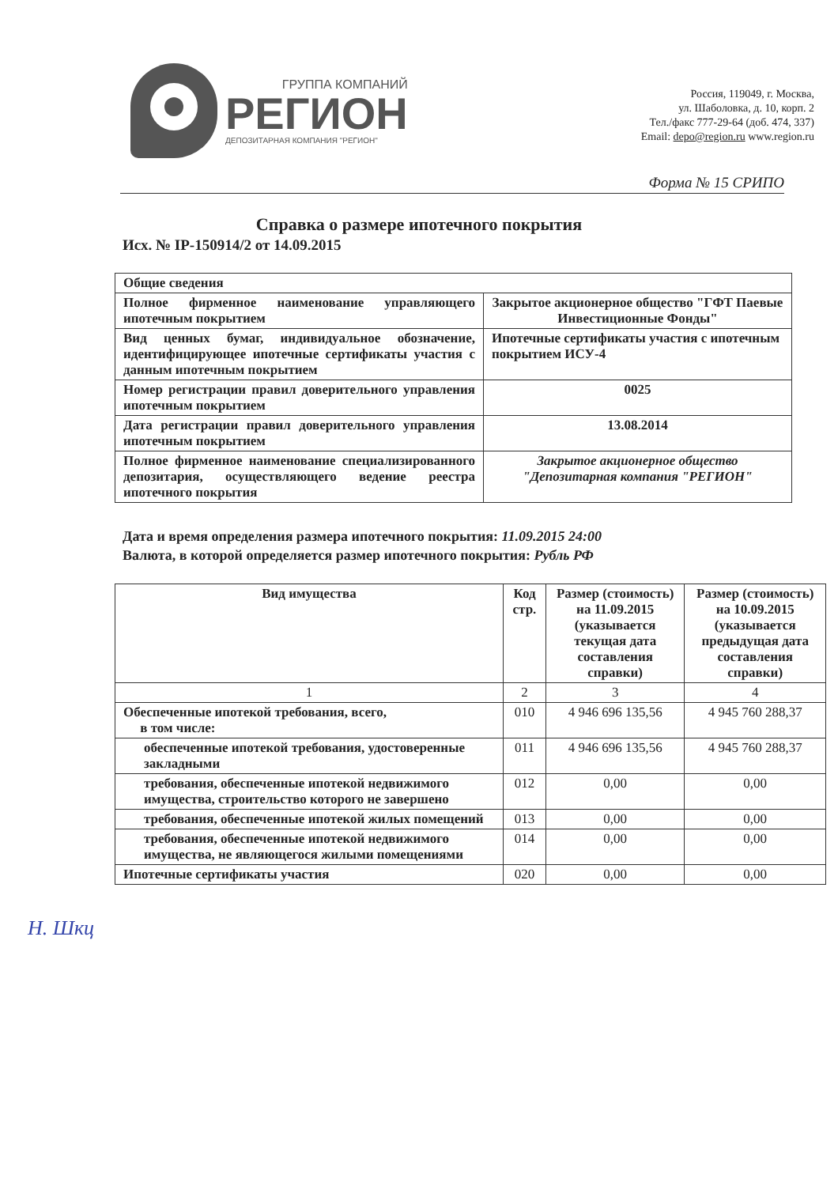ГРУППА КОМПАНИЙ
РЕГИОН
ДЕПОЗИТАРНАЯ КОМПАНИЯ "РЕГИОН"
Россия, 119049, г. Москва,
ул. Шаболовка, д. 10, корп. 2
Тел./факс 777-29-64 (доб. 474, 337)
Email: depo@region.ru www.region.ru
Форма № 15 СРИПО
Справка о размере ипотечного покрытия
Исх. № IP-150914/2 от 14.09.2015
| Общие сведения | |
| Полное фирменное наименование управляющего ипотечным покрытием | Закрытое акционерное общество "ГФТ Паевые Инвестиционные Фонды" |
| Вид ценных бумаг, индивидуальное обозначение, идентифицирующее ипотечные сертификаты участия с данным ипотечным покрытием | Ипотечные сертификаты участия с ипотечным покрытием ИСУ-4 |
| Номер регистрации правил доверительного управления ипотечным покрытием | 0025 |
| Дата регистрации правил доверительного управления ипотечным покрытием | 13.08.2014 |
| Полное фирменное наименование специализированного депозитария, осуществляющего ведение реестра ипотечного покрытия | Закрытое акционерное общество "Депозитарная компания "РЕГИОН" |
Дата и время определения размера ипотечного покрытия: 11.09.2015 24:00
Валюта, в которой определяется размер ипотечного покрытия: Рубль РФ
| Вид имущества | Код стр. | Размер (стоимость) на 11.09.2015 (указывается текущая дата составления справки) | Размер (стоимость) на 10.09.2015 (указывается предыдущая дата составления справки) |
| --- | --- | --- | --- |
| 1 | 2 | 3 | 4 |
| Обеспеченные ипотекой требования, всего, в том числе: | 010 | 4 946 696 135,56 | 4 945 760 288,37 |
| обеспеченные ипотекой требования, удостоверенные закладными | 011 | 4 946 696 135,56 | 4 945 760 288,37 |
| требования, обеспеченные ипотекой недвижимого имущества, строительство которого не завершено | 012 | 0,00 | 0,00 |
| требования, обеспеченные ипотекой жилых помещений | 013 | 0,00 | 0,00 |
| требования, обеспеченные ипотекой недвижимого имущества, не являющегося жилыми помещениями | 014 | 0,00 | 0,00 |
| Ипотечные сертификаты участия | 020 | 0,00 | 0,00 |
Н. Шкц